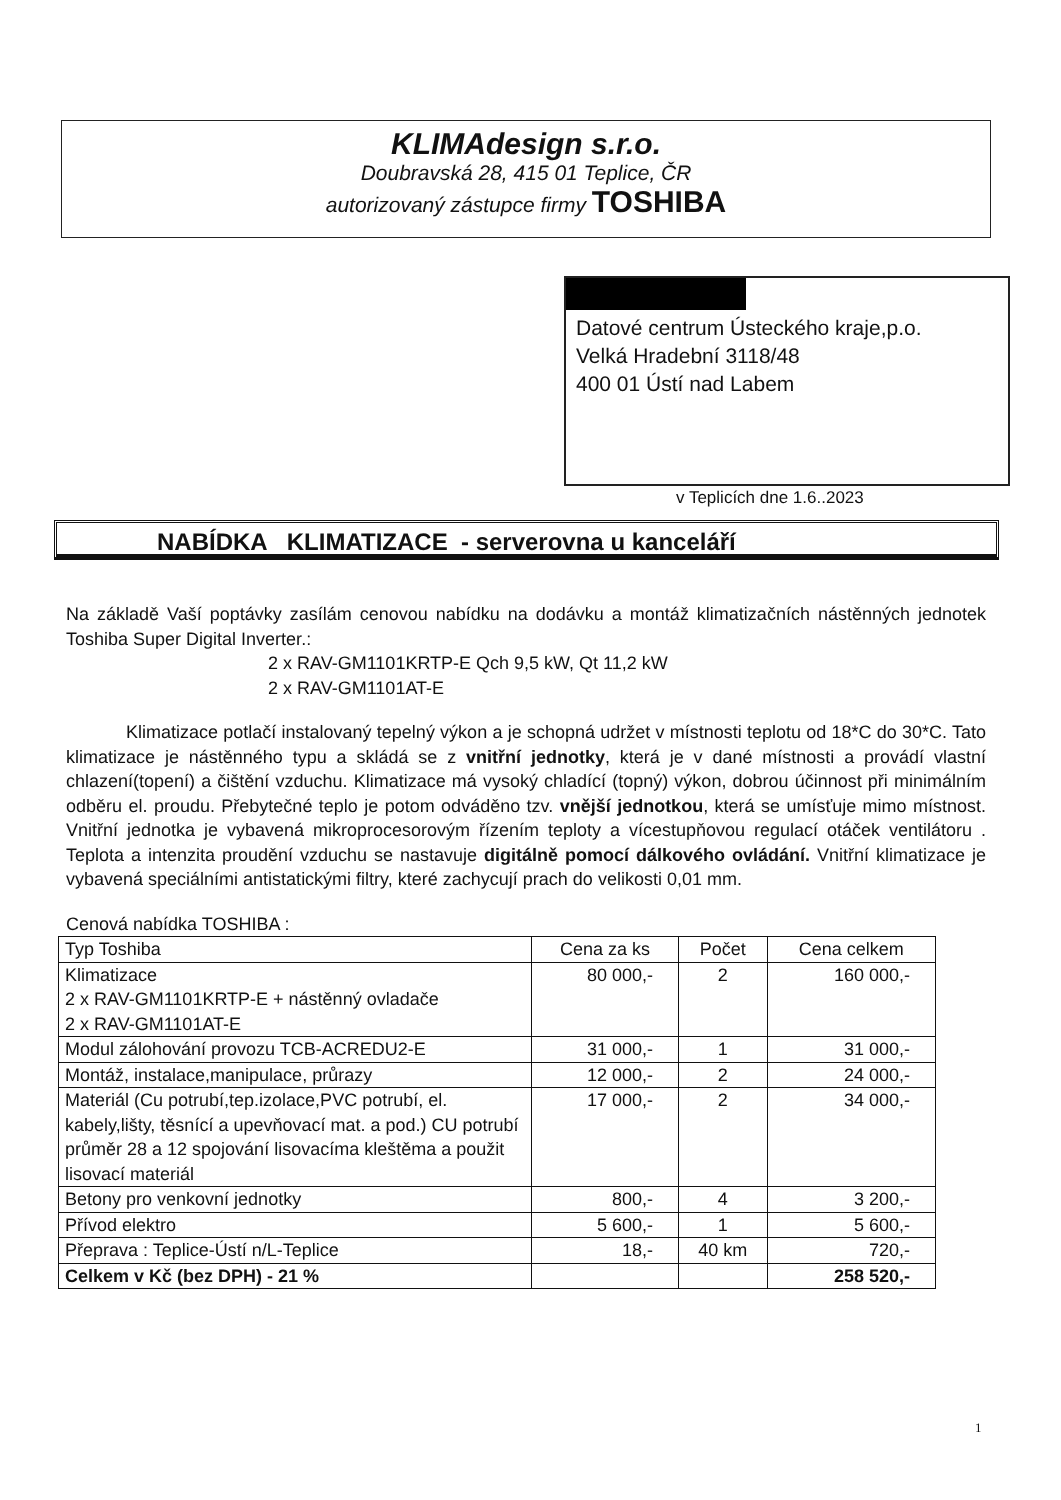KLIMAdesign s.r.o.
Doubravská 28, 415 01 Teplice, ČR
autorizovaný zástupce firmy TOSHIBA
Datové centrum Ústeckého kraje,p.o.
Velká Hradební 3118/48
400 01 Ústí nad Labem
v Teplicích dne 1.6..2023
NABÍDKA KLIMATIZACE - serverovna u kanceláří
Na základě Vaší poptávky zasílám cenovou nabídku na dodávku a montáž klimatizačních nástěnných jednotek Toshiba Super Digital Inverter.:
2 x RAV-GM1101KRTP-E Qch 9,5 kW, Qt 11,2 kW
2 x RAV-GM1101AT-E
Klimatizace potlačí instalovaný tepelný výkon a je schopná udržet v místnosti teplotu od 18*C do 30*C. Tato klimatizace je nástěnného typu a skládá se z vnitřní jednotky, která je v dané místnosti a provádí vlastní chlazení(topení) a čištění vzduchu. Klimatizace má vysoký chladící (topný) výkon, dobrou účinnost při minimálním odběru el. proudu. Přebytečné teplo je potom odváděno tzv. vnější jednotkou, která se umísťuje mimo místnost. Vnitřní jednotka je vybavená mikroprocesorovým řízením teploty a vícestupňovou regulací otáček ventilátoru . Teplota a intenzita proudění vzduchu se nastavuje digitálně pomocí dálkového ovládání. Vnitřní klimatizace je vybavená speciálními antistatickými filtry, které zachycují prach do velikosti 0,01 mm.
Cenová nabídka TOSHIBA :
| Typ Toshiba | Cena za ks | Počet | Cena celkem |
| --- | --- | --- | --- |
| Klimatizace 2 x RAV-GM1101KRTP-E + nástěnný ovladače 2 x RAV-GM1101AT-E | 80 000,- | 2 | 160 000,- |
| Modul zálohování provozu TCB-ACREDU2-E | 31 000,- | 1 | 31 000,- |
| Montáž, instalace,manipulace, průrazy | 12 000,- | 2 | 24 000,- |
| Materiál (Cu potrubí,tep.izolace,PVC potrubí, el. kabely,lišty, těsnící a upevňovací mat. a pod.) CU potrubí průměr 28 a 12 spojování lisovacíma kleštěma a použit lisovací materiál | 17 000,- | 2 | 34 000,- |
| Betony pro venkovní jednotky | 800,- | 4 | 3 200,- |
| Přívod elektro | 5 600,- | 1 | 5 600,- |
| Přeprava : Teplice-Ústí n/L-Teplice | 18,- | 40 km | 720,- |
| Celkem v Kč (bez DPH) - 21 % | | | 258 520,- |
1